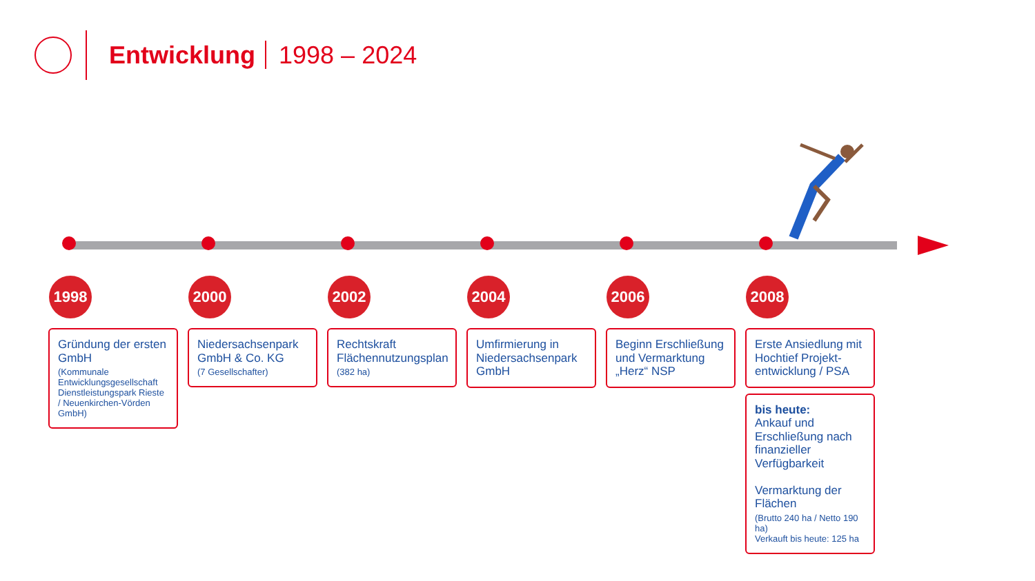Entwicklung 1998 – 2024
1998
Gründung der ersten GmbH
(Kommunale Entwicklungsgesellschaft Dienstleistungspark Rieste / Neuenkirchen-Vörden GmbH)
2000
Niedersachsenpark GmbH & Co. KG
(7 Gesellschafter)
2002
Rechtskraft Flächennutzungsplan
(382 ha)
2004
Umfirmierung in Niedersachsenpark GmbH
2006
Beginn Erschließung und Vermarktung „Herz“ NSP
2008
Erste Ansiedlung mit Hochtief Projekt-entwicklung / PSA
bis heute:
Ankauf und Erschließung nach finanzieller Verfügbarkeit
Vermarktung der Flächen
(Brutto 240 ha / Netto 190 ha)
Verkauft bis heute: 125 ha